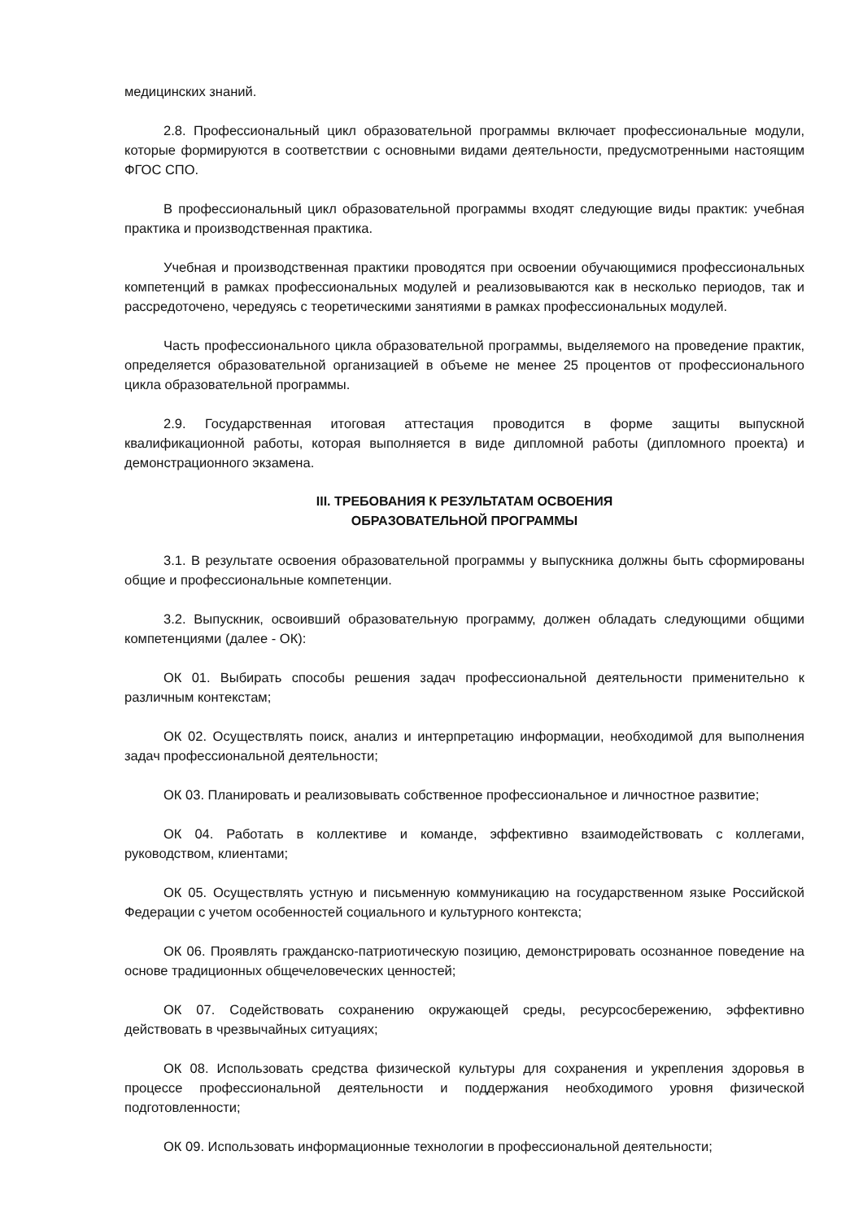медицинских знаний.
2.8. Профессиональный цикл образовательной программы включает профессиональные модули, которые формируются в соответствии с основными видами деятельности, предусмотренными настоящим ФГОС СПО.
В профессиональный цикл образовательной программы входят следующие виды практик: учебная практика и производственная практика.
Учебная и производственная практики проводятся при освоении обучающимися профессиональных компетенций в рамках профессиональных модулей и реализовываются как в несколько периодов, так и рассредоточено, чередуясь с теоретическими занятиями в рамках профессиональных модулей.
Часть профессионального цикла образовательной программы, выделяемого на проведение практик, определяется образовательной организацией в объеме не менее 25 процентов от профессионального цикла образовательной программы.
2.9. Государственная итоговая аттестация проводится в форме защиты выпускной квалификационной работы, которая выполняется в виде дипломной работы (дипломного проекта) и демонстрационного экзамена.
III. ТРЕБОВАНИЯ К РЕЗУЛЬТАТАМ ОСВОЕНИЯ
ОБРАЗОВАТЕЛЬНОЙ ПРОГРАММЫ
3.1. В результате освоения образовательной программы у выпускника должны быть сформированы общие и профессиональные компетенции.
3.2. Выпускник, освоивший образовательную программу, должен обладать следующими общими компетенциями (далее - ОК):
ОК 01. Выбирать способы решения задач профессиональной деятельности применительно к различным контекстам;
ОК 02. Осуществлять поиск, анализ и интерпретацию информации, необходимой для выполнения задач профессиональной деятельности;
ОК 03. Планировать и реализовывать собственное профессиональное и личностное развитие;
ОК 04. Работать в коллективе и команде, эффективно взаимодействовать с коллегами, руководством, клиентами;
ОК 05. Осуществлять устную и письменную коммуникацию на государственном языке Российской Федерации с учетом особенностей социального и культурного контекста;
ОК 06. Проявлять гражданско-патриотическую позицию, демонстрировать осознанное поведение на основе традиционных общечеловеческих ценностей;
ОК 07. Содействовать сохранению окружающей среды, ресурсосбережению, эффективно действовать в чрезвычайных ситуациях;
ОК 08. Использовать средства физической культуры для сохранения и укрепления здоровья в процессе профессиональной деятельности и поддержания необходимого уровня физической подготовленности;
ОК 09. Использовать информационные технологии в профессиональной деятельности;